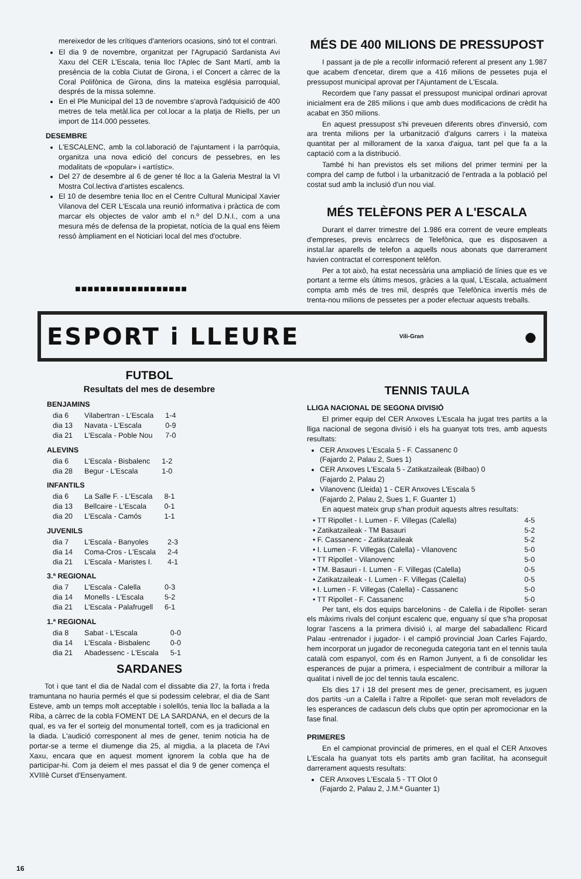mereixedor de les crítiques d'anteriors ocasions, sinó tot el contrari.
El dia 9 de novembre, organitzat per l'Agrupació Sardanista Avi Xaxu del CER L'Escala, tenia lloc l'Aplec de Sant Martí, amb la presència de la cobla Ciutat de Girona, i el Concert a càrrec de la Coral Polifònica de Girona, dins la mateixa església parroquial, després de la missa solemne.
En el Ple Municipal del 13 de novembre s'aprovà l'adquisició de 400 metres de tela metàl.lica per col.locar a la platja de Riells, per un import de 114.000 pessetes.
DESEMBRE
L'ESCALENC, amb la col.laboració de l'ajuntament i la parròquia, organitza una nova edició del concurs de pessebres, en les modalitats de «popular» i «artístic».
Del 27 de desembre al 6 de gener té lloc a la Galeria Mestral la VI Mostra Col.lectiva d'artistes escalencs.
El 10 de desembre tenia lloc en el Centre Cultural Municipal Xavier Vilanova del CER L'Escala una reunió informativa i pràctica de com marcar els objectes de valor amb el n.º del D.N.I., com a una mesura més de defensa de la propietat, notícia de la qual ens fèiem ressó àmpliament en el Noticiari local del mes d'octubre.
■■■■■■■■■■■■■■■■■■
MÉS DE 400 MILIONS DE PRESSUPOST
I passant ja de ple a recollir informació referent al present any 1.987 que acabem d'encetar, direm que a 416 milions de pessetes puja el pressupost municipal aprovat per l'Ajuntament de L'Escala.
Recordem que l'any passat el pressupost municipal ordinari aprovat inicialment era de 285 milions i que amb dues modificacions de crèdit ha acabat en 350 milions.
En aquest pressupost s'hi preveuen diferents obres d'inversió, com ara trenta milions per la urbanització d'alguns carrers i la mateixa quantitat per al millorament de la xarxa d'aigua, tant pel que fa a la captació com a la distribució.
També hi han previstos els set milions del primer termini per la compra del camp de futbol i la urbanització de l'entrada a la població pel costat sud amb la inclusió d'un nou vial.
MÉS TELÈFONS PER A L'ESCALA
Durant el darrer trimestre del 1.986 era corrent de veure empleats d'empreses, previs encàrrecs de Telefònica, que es disposaven a instal.lar aparells de telefon a aquells nous abonats que darrerament havien contractat el corresponent telèfon.
Per a tot això, ha estat necessària una ampliació de línies que es ve portant a terme els últims mesos, gràcies a la qual, L'Escala, actualment compta amb més de tres mil, després que Telefònica invertís més de trenta-nou milions de pessetes per a poder efectuar aquests treballs.
ESPORT i LLEURE Vili-Gran ●
FUTBOL
Resultats del mes de desembre
BENJAMINS
| dia 6 | Vilabertran - L'Escala | 1-4 |
| dia 13 | Navata - L'Escala | 0-9 |
| dia 21 | L'Escala - Poble Nou | 7-0 |
ALEVINS
| dia 6 | L'Escala - Bisbalenc | 1-2 |
| dia 28 | Begur - L'Escala | 1-0 |
INFANTILS
| dia 6 | La Salle F. - L'Escala | 8-1 |
| dia 13 | Bellcaire - L'Escala | 0-1 |
| dia 20 | L'Escala - Camós | 1-1 |
JUVENILS
| dia 7 | L'Escala - Banyoles | 2-3 |
| dia 14 | Coma-Cros - L'Escala | 2-4 |
| dia 21 | L'Escala - Maristes I. | 4-1 |
3.ª REGIONAL
| dia 7 | L'Escala - Calella | 0-3 |
| dia 14 | Monells - L'Escala | 5-2 |
| dia 21 | L'Escala - Palafrugell | 6-1 |
1.ª REGIONAL
| dia 8 | Sabat - L'Escala | 0-0 |
| dia 14 | L'Escala - Bisbalenc | 0-0 |
| dia 21 | Abadessenc - L'Escala | 5-1 |
SARDANES
Tot i que tant el dia de Nadal com el dissabte dia 27, la forta i freda tramuntana no hauria permés el que si podessim celebrar, el dia de Sant Esteve, amb un temps molt acceptable i solellós, tenia lloc la ballada a la Riba, a càrrec de la cobla FOMENT DE LA SARDANA, en el decurs de la qual, es va fer el sorteig del monumental tortell, com es ja tradicional en la diada. L'audició corresponent al mes de gener, tenim noticia ha de portar-se a terme el diumenge dia 25, al migdia, a la placeta de l'Avi Xaxu, encara que en aquest moment ignorem la cobla que ha de participar-hi. Com ja deiem el mes passat el dia 9 de gener comença el XVIIIè Curset d'Ensenyament.
TENNIS TAULA
LLIGA NACIONAL DE SEGONA DIVISIÓ
El primer equip del CER Anxoves L'Escala ha jugat tres partits a la lliga nacional de segona divisió i els ha guanyat tots tres, amb aquests resultats:
CER Anxoves L'Escala 5 - F. Cassanenc 0
(Fajardo 2, Palau 2, Sues 1)
CER Anxoves L'Escala 5 - Zatikatzaileak (Bilbao) 0
(Fajardo 2, Palau 2)
Vilanovenc (Lleida) 1 - CER Anxoves L'Escala 5
(Fajardo 2, Palau 2, Sues 1, F. Guanter 1)
En aquest mateix grup s'han produit aquests altres resultats:
| • TT Ripollet - I. Lumen - F. Villegas (Calella) | 4-5 |
| • Zatikatzaileak - TM Basauri | 5-2 |
| • F. Cassanenc - Zatikatzaileak | 5-2 |
| • I. Lumen - F. Villegas (Calella) - Vilanovenc | 5-0 |
| • TT Ripollet - Vilanovenc | 5-0 |
| • TM. Basauri - I. Lumen - F. Villegas (Calella) | 0-5 |
| • Zatikatzaileak - I. Lumen - F. Villegas (Calella) | 0-5 |
| • I. Lumen - F. Villegas (Calella) - Cassanenc | 5-0 |
| • TT Ripollet - F. Cassanenc | 5-0 |
Per tant, els dos equips barcelonins - de Calella i de Ripollet- seran els màxims rivals del conjunt escalenc que, enguany sí que s'ha proposat lograr l'ascens a la primera divisió i, al marge del sabadallenc Ricard Palau -entrenador i jugador- i el campió provincial Joan Carles Fajardo, hem incorporat un jugador de reconeguda categoria tant en el tennis taula català com espanyol, com és en Ramon Junyent, a fi de consolidar les esperances de pujar a primera, i especialment de contribuir a millorar la qualitat i nivell de joc del tennis taula escalenc.
Els dies 17 i 18 del present mes de gener, precisament, es juguen dos partits -un a Calella i l'altre a Ripollet- que seran molt reveladors de les esperances de cadascun dels clubs que optin per apromocionar en la fase final.
PRIMERES
En el campionat provincial de primeres, en el qual el CER Anxoves L'Escala ha guanyat tots els partits amb gran facilitat, ha aconseguit darrerament aquests resultats:
CER Anxoves L'Escala 5 - TT Olot 0
(Fajardo 2, Palau 2, J.M.ª Guanter 1)
16